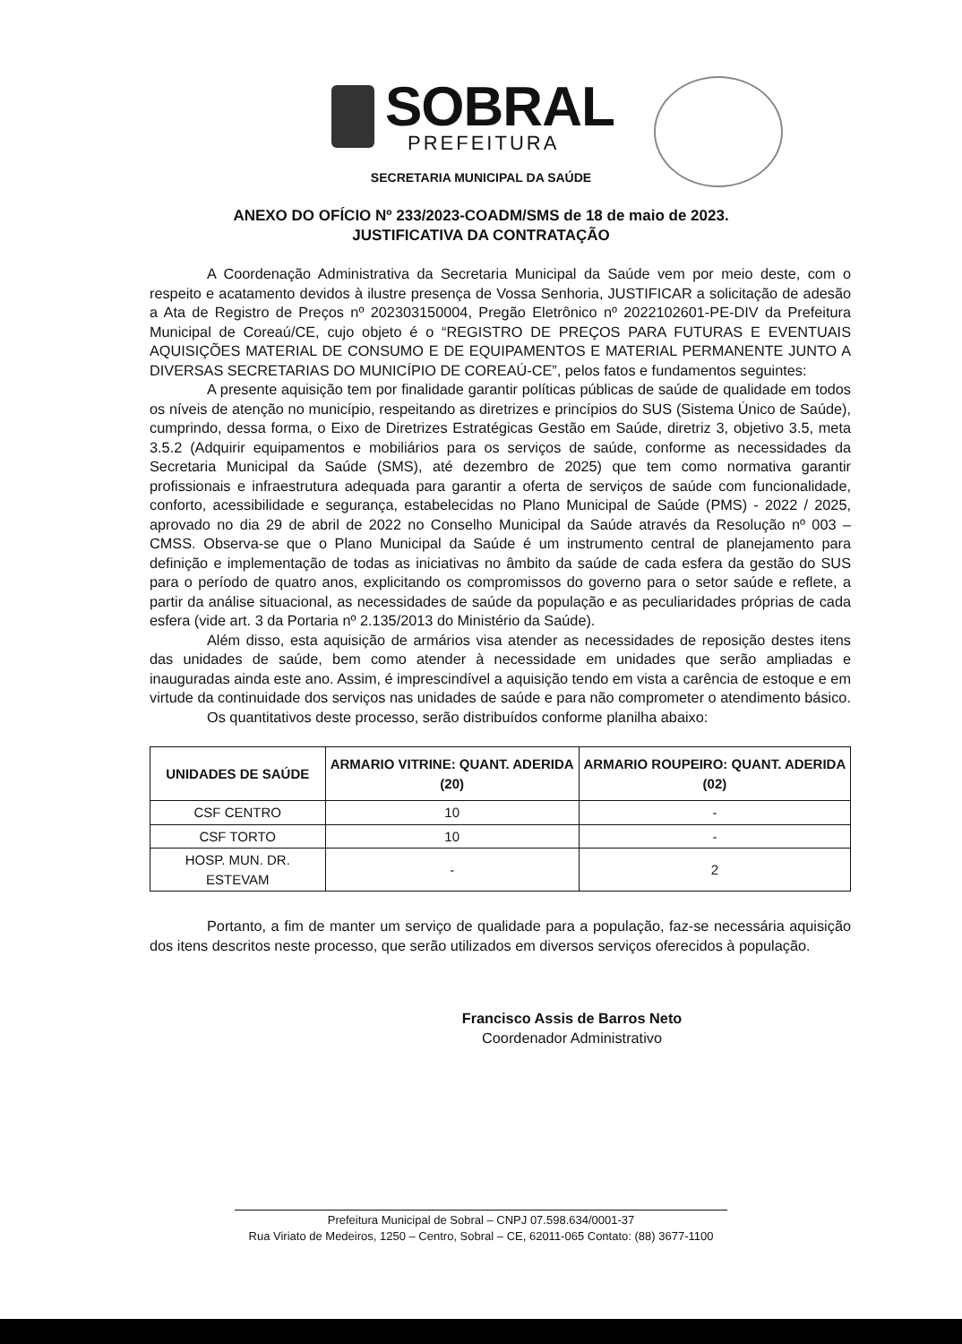SOBRAL
PREFEITURA
SECRETARIA MUNICIPAL DA SAÚDE
ANEXO DO OFÍCIO Nº 233/2023-COADM/SMS de 18 de maio de 2023.
JUSTIFICATIVA DA CONTRATAÇÃO
A Coordenação Administrativa da Secretaria Municipal da Saúde vem por meio deste, com o respeito e acatamento devidos à ilustre presença de Vossa Senhoria, JUSTIFICAR a solicitação de adesão a Ata de Registro de Preços nº 202303150004, Pregão Eletrônico nº 2022102601-PE-DIV da Prefeitura Municipal de Coreaú/CE, cujo objeto é o “REGISTRO DE PREÇOS PARA FUTURAS E EVENTUAIS AQUISIÇÕES MATERIAL DE CONSUMO E DE EQUIPAMENTOS E MATERIAL PERMANENTE JUNTO A DIVERSAS SECRETARIAS DO MUNICÍPIO DE COREAÚ-CE”, pelos fatos e fundamentos seguintes:
A presente aquisição tem por finalidade garantir políticas públicas de saúde de qualidade em todos os níveis de atenção no município, respeitando as diretrizes e princípios do SUS (Sistema Único de Saúde), cumprindo, dessa forma, o Eixo de Diretrizes Estratégicas Gestão em Saúde, diretriz 3, objetivo 3.5, meta 3.5.2 (Adquirir equipamentos e mobiliários para os serviços de saúde, conforme as necessidades da Secretaria Municipal da Saúde (SMS), até dezembro de 2025) que tem como normativa garantir profissionais e infraestrutura adequada para garantir a oferta de serviços de saúde com funcionalidade, conforto, acessibilidade e segurança, estabelecidas no Plano Municipal de Saúde (PMS) - 2022 / 2025, aprovado no dia 29 de abril de 2022 no Conselho Municipal da Saúde através da Resolução nº 003 – CMSS. Observa-se que o Plano Municipal da Saúde é um instrumento central de planejamento para definição e implementação de todas as iniciativas no âmbito da saúde de cada esfera da gestão do SUS para o período de quatro anos, explicitando os compromissos do governo para o setor saúde e reflete, a partir da análise situacional, as necessidades de saúde da população e as peculiaridades próprias de cada esfera (vide art. 3 da Portaria nº 2.135/2013 do Ministério da Saúde).
Além disso, esta aquisição de armários visa atender as necessidades de reposição destes itens das unidades de saúde, bem como atender à necessidade em unidades que serão ampliadas e inauguradas ainda este ano. Assim, é imprescindível a aquisição tendo em vista a carência de estoque e em virtude da continuidade dos serviços nas unidades de saúde e para não comprometer o atendimento básico.
Os quantitativos deste processo, serão distribuídos conforme planilha abaixo:
| UNIDADES DE SAÚDE | ARMARIO VITRINE: QUANT. ADERIDA (20) | ARMARIO ROUPEIRO: QUANT. ADERIDA (02) |
| --- | --- | --- |
| CSF CENTRO | 10 | - |
| CSF TORTO | 10 | - |
| HOSP. MUN. DR. ESTEVAM | - | 2 |
Portanto, a fim de manter um serviço de qualidade para a população, faz-se necessária aquisição dos itens descritos neste processo, que serão utilizados em diversos serviços oferecidos à população.
Francisco Assis de Barros Neto
Coordenador Administrativo
Prefeitura Municipal de Sobral – CNPJ 07.598.634/0001-37
Rua Viriato de Medeiros, 1250 – Centro, Sobral – CE, 62011-065 Contato: (88) 3677-1100